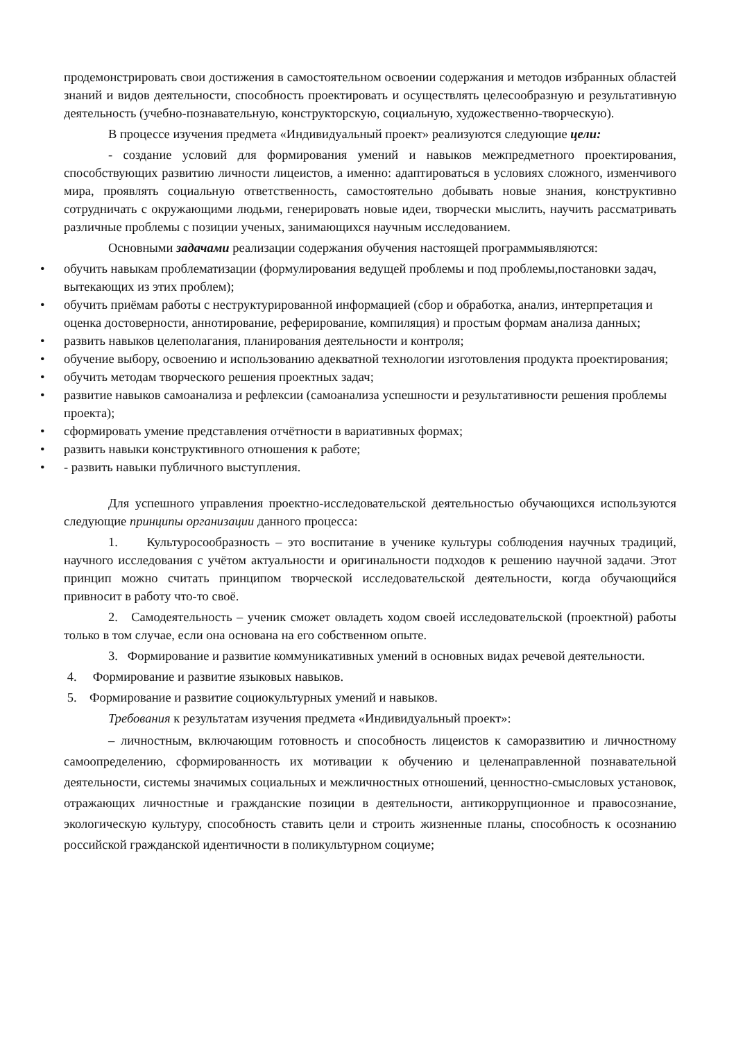продемонстрировать свои достижения в самостоятельном освоении содержания и методов избранных областей знаний и видов деятельности, способность проектировать и осуществлять целесообразную и результативную деятельность (учебно-познавательную, конструкторскую, социальную, художественно-творческую).
В процессе изучения предмета «Индивидуальный проект» реализуются следующие цели:
- создание условий для формирования умений и навыков межпредметного проектирования, способствующих развитию личности лицеистов, а именно: адаптироваться в условиях сложного, изменчивого мира, проявлять социальную ответственность, самостоятельно добывать новые знания, конструктивно сотрудничать с окружающими людьми, генерировать новые идеи, творчески мыслить, научить рассматривать различные проблемы с позиции ученых, занимающихся научным исследованием.
Основными задачами реализации содержания обучения настоящей программыявляются:
• обучить навыкам проблематизации (формулирования ведущей проблемы и под проблемы,постановки задач, вытекающих из этих проблем);
• обучить приёмам работы с неструктурированной информацией (сбор и обработка, анализ, интерпретация и оценка достоверности, аннотирование, реферирование, компиляция) и простым формам анализа данных;
• развить навыков целеполагания, планирования деятельности и контроля;
• обучение выбору, освоению и использованию адекватной технологии изготовления продукта проектирования;
• обучить методам творческого решения проектных задач;
• развитие навыков самоанализа и рефлексии (самоанализа успешности и результативности решения проблемы проекта);
• сформировать умение представления отчётности в вариативных формах;
• развить навыки конструктивного отношения к работе;
• - развить навыки публичного выступления.
Для успешного управления проектно-исследовательской деятельностью обучающихся используются следующие принципы организации данного процесса:
1. Культуросообразность – это воспитание в ученике культуры соблюдения научных традиций, научного исследования с учётом актуальности и оригинальности подходов к решению научной задачи. Этот принцип можно считать принципом творческой исследовательской деятельности, когда обучающийся привносит в работу что-то своё.
2. Самодеятельность – ученик сможет овладеть ходом своей исследовательской (проектной) работы только в том случае, если она основана на его собственном опыте.
3. Формирование и развитие коммуникативных умений в основных видах речевой деятельности.
4. Формирование и развитие языковых навыков.
5. Формирование и развитие социокультурных умений и навыков.
Требования к результатам изучения предмета «Индивидуальный проект»:
– личностным, включающим готовность и способность лицеистов к саморазвитию и личностному самоопределению, сформированность их мотивации к обучению и целенаправленной познавательной деятельности, системы значимых социальных и межличностных отношений, ценностно-смысловых установок, отражающих личностные и гражданские позиции в деятельности, антикоррупционное и правосознание, экологическую культуру, способность ставить цели и строить жизненные планы, способность к осознанию российской гражданской идентичности в поликультурном социуме;